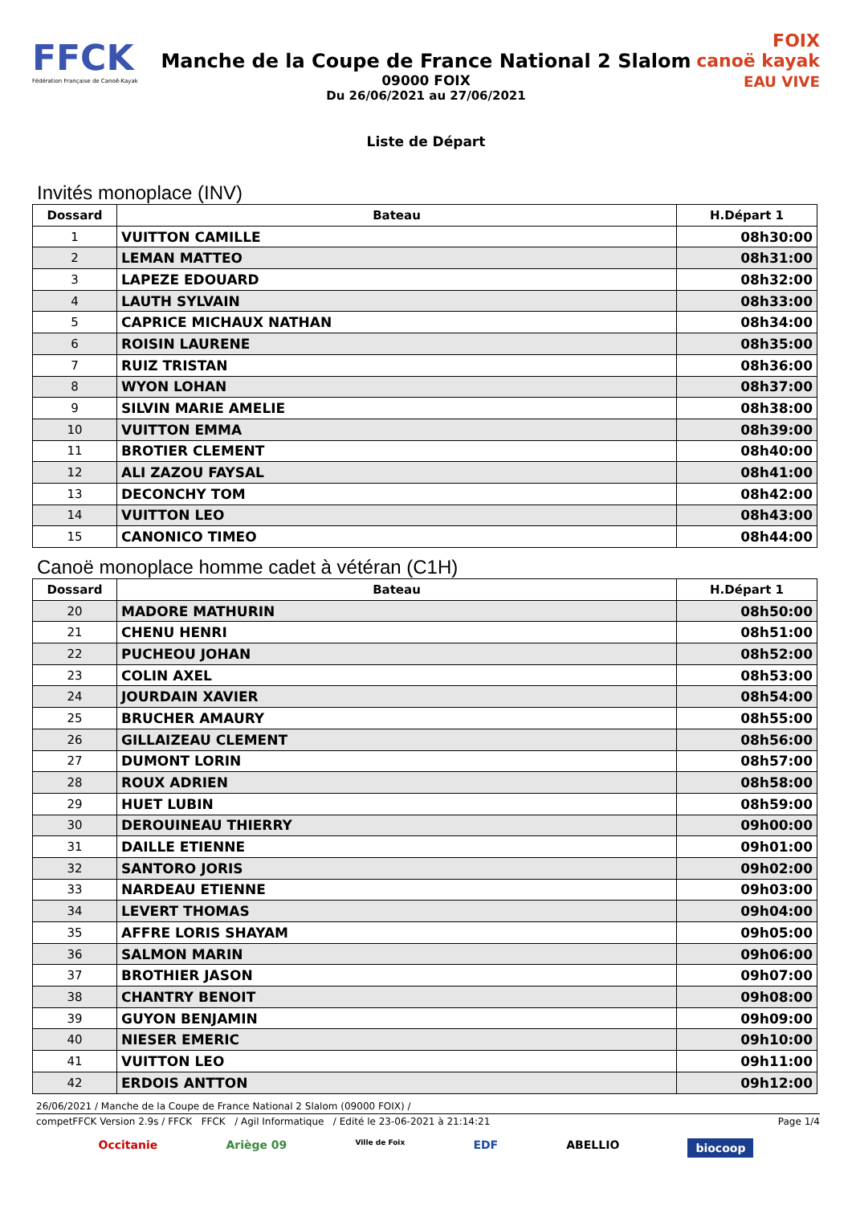FFCK
Fédération Française de Canoë-Kayak
Manche de la Coupe de France National 2 Slalom
09000 FOIX
Du 26/06/2021 au 27/06/2021
FOIX
canoë kayak
EAU VIVE
Liste de Départ
Invités monoplace (INV)
| Dossard | Bateau | H.Départ 1 |
| --- | --- | --- |
| 1 | VUITTON CAMILLE | 08h30:00 |
| 2 | LEMAN MATTEO | 08h31:00 |
| 3 | LAPEZE EDOUARD | 08h32:00 |
| 4 | LAUTH SYLVAIN | 08h33:00 |
| 5 | CAPRICE MICHAUX NATHAN | 08h34:00 |
| 6 | ROISIN LAURENE | 08h35:00 |
| 7 | RUIZ TRISTAN | 08h36:00 |
| 8 | WYON LOHAN | 08h37:00 |
| 9 | SILVIN MARIE AMELIE | 08h38:00 |
| 10 | VUITTON EMMA | 08h39:00 |
| 11 | BROTIER CLEMENT | 08h40:00 |
| 12 | ALI ZAZOU FAYSAL | 08h41:00 |
| 13 | DECONCHY TOM | 08h42:00 |
| 14 | VUITTON LEO | 08h43:00 |
| 15 | CANONICO TIMEO | 08h44:00 |
Canoë monoplace homme cadet à vétéran (C1H)
| Dossard | Bateau | H.Départ 1 |
| --- | --- | --- |
| 20 | MADORE MATHURIN | 08h50:00 |
| 21 | CHENU HENRI | 08h51:00 |
| 22 | PUCHEOU JOHAN | 08h52:00 |
| 23 | COLIN AXEL | 08h53:00 |
| 24 | JOURDAIN XAVIER | 08h54:00 |
| 25 | BRUCHER AMAURY | 08h55:00 |
| 26 | GILLAIZEAU CLEMENT | 08h56:00 |
| 27 | DUMONT LORIN | 08h57:00 |
| 28 | ROUX ADRIEN | 08h58:00 |
| 29 | HUET LUBIN | 08h59:00 |
| 30 | DEROUINEAU THIERRY | 09h00:00 |
| 31 | DAILLE ETIENNE | 09h01:00 |
| 32 | SANTORO JORIS | 09h02:00 |
| 33 | NARDEAU ETIENNE | 09h03:00 |
| 34 | LEVERT THOMAS | 09h04:00 |
| 35 | AFFRE LORIS SHAYAM | 09h05:00 |
| 36 | SALMON MARIN | 09h06:00 |
| 37 | BROTHIER JASON | 09h07:00 |
| 38 | CHANTRY BENOIT | 09h08:00 |
| 39 | GUYON BENJAMIN | 09h09:00 |
| 40 | NIESER EMERIC | 09h10:00 |
| 41 | VUITTON LEO | 09h11:00 |
| 42 | ERDOIS ANTTON | 09h12:00 |
26/06/2021 / Manche de la Coupe de France National 2 Slalom (09000 FOIX) /
competFFCK Version 2.9s / FFCK FFCK / Agil Informatique / Edité le 23-06-2021 à 21:14:21 Page 1/4
Occitanie Ariège 09 Ville de Foix EDF ABELLIO biocoop